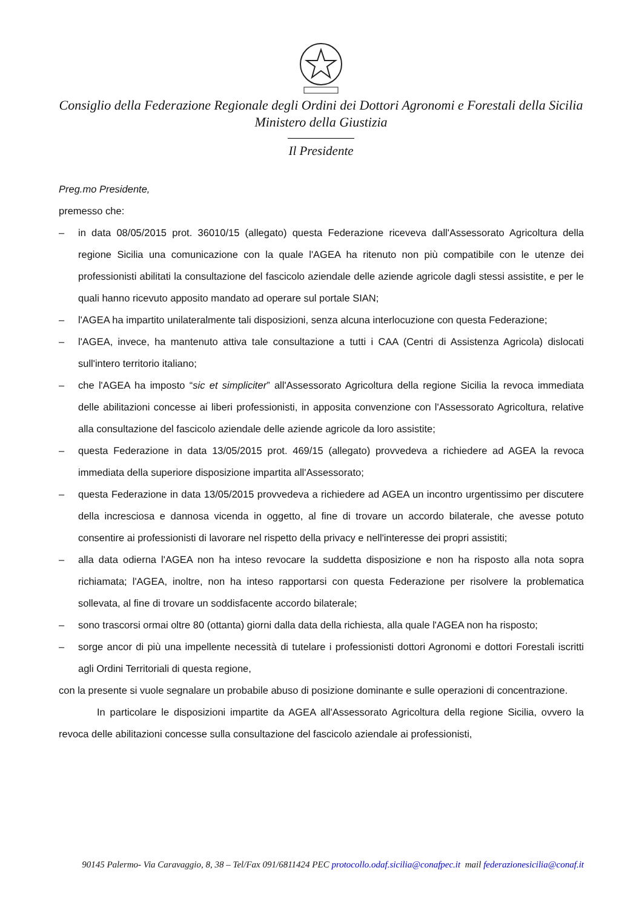Consiglio della Federazione Regionale degli Ordini dei Dottori Agronomi e Forestali della Sicilia
Ministero della Giustizia
Il Presidente
Preg.mo Presidente,
premesso che:
– in data 08/05/2015 prot. 36010/15 (allegato) questa Federazione riceveva dall'Assessorato Agricoltura della regione Sicilia una comunicazione con la quale l'AGEA ha ritenuto non più compatibile con le utenze dei professionisti abilitati la consultazione del fascicolo aziendale delle aziende agricole dagli stessi assistite, e per le quali hanno ricevuto apposito mandato ad operare sul portale SIAN;
– l'AGEA ha impartito unilateralmente tali disposizioni, senza alcuna interlocuzione con questa Federazione;
– l'AGEA, invece, ha mantenuto attiva tale consultazione a tutti i CAA (Centri di Assistenza Agricola) dislocati sull'intero territorio italiano;
– che l'AGEA ha imposto “sic et simpliciter” all'Assessorato Agricoltura della regione Sicilia la revoca immediata delle abilitazioni concesse ai liberi professionisti, in apposita convenzione con l'Assessorato Agricoltura, relative alla consultazione del fascicolo aziendale delle aziende agricole da loro assistite;
– questa Federazione in data 13/05/2015 prot. 469/15 (allegato) provvedeva a richiedere ad AGEA la revoca immediata della superiore disposizione impartita all'Assessorato;
– questa Federazione in data 13/05/2015 provvedeva a richiedere ad AGEA un incontro urgentissimo per discutere della incresciosa e dannosa vicenda in oggetto, al fine di trovare un accordo bilaterale, che avesse potuto consentire ai professionisti di lavorare nel rispetto della privacy e nell'interesse dei propri assistiti;
– alla data odierna l'AGEA non ha inteso revocare la suddetta disposizione e non ha risposto alla nota sopra richiamata; l'AGEA, inoltre, non ha inteso rapportarsi con questa Federazione per risolvere la problematica sollevata, al fine di trovare un soddisfacente accordo bilaterale;
– sono trascorsi ormai oltre 80 (ottanta) giorni dalla data della richiesta, alla quale l'AGEA non ha risposto;
– sorge ancor di più una impellente necessità di tutelare i professionisti dottori Agronomi e dottori Forestali iscritti agli Ordini Territoriali di questa regione,
con la presente si vuole segnalare un probabile abuso di posizione dominante e sulle operazioni di concentrazione.
In particolare le disposizioni impartite da AGEA all'Assessorato Agricoltura della regione Sicilia, ovvero la revoca delle abilitazioni concesse sulla consultazione del fascicolo aziendale ai professionisti,
90145 Palermo- Via Caravaggio, 8, 38 – Tel/Fax 091/6811424 PEC protocollo.odaf.sicilia@conafpec.it mail federazionesicilia@conaf.it